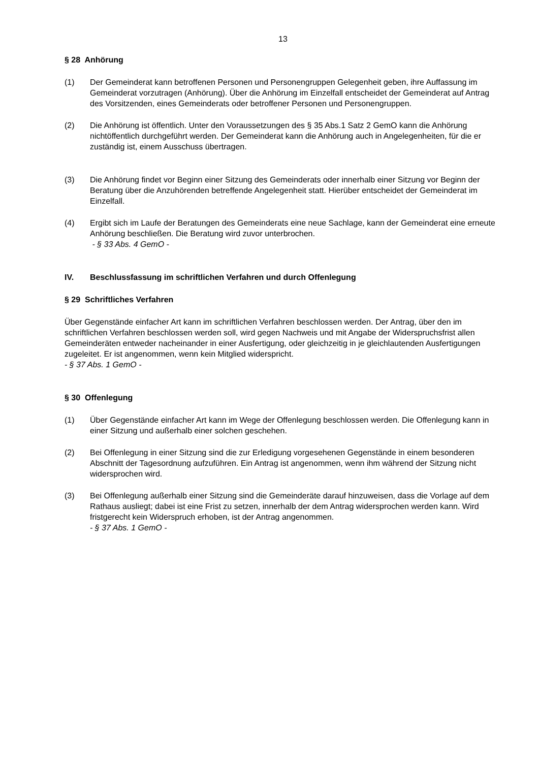13
§ 28 Anhörung
(1) Der Gemeinderat kann betroffenen Personen und Personengruppen Gelegenheit geben, ihre Auffassung im Gemeinderat vorzutragen (Anhörung). Über die Anhörung im Einzelfall entscheidet der Gemeinderat auf Antrag des Vorsitzenden, eines Gemeinderats oder betroffener Personen und Personengruppen.
(2) Die Anhörung ist öffentlich. Unter den Voraussetzungen des § 35 Abs.1 Satz 2 GemO kann die Anhörung nichtöffentlich durchgeführt werden. Der Gemeinderat kann die Anhörung auch in Angelegenheiten, für die er zuständig ist, einem Ausschuss übertragen.
(3) Die Anhörung findet vor Beginn einer Sitzung des Gemeinderats oder innerhalb einer Sitzung vor Beginn der Beratung über die Anzuhörenden betreffende Angelegenheit statt. Hierüber entscheidet der Gemeinderat im Einzelfall.
(4) Ergibt sich im Laufe der Beratungen des Gemeinderats eine neue Sachlage, kann der Gemeinderat eine erneute Anhörung beschließen. Die Beratung wird zuvor unterbrochen.
- § 33 Abs. 4 GemO -
IV. Beschlussfassung im schriftlichen Verfahren und durch Offenlegung
§ 29 Schriftliches Verfahren
Über Gegenstände einfacher Art kann im schriftlichen Verfahren beschlossen werden. Der Antrag, über den im schriftlichen Verfahren beschlossen werden soll, wird gegen Nachweis und mit Angabe der Widerspruchsfrist allen Gemeinderäten entweder nacheinander in einer Ausfertigung, oder gleichzeitig in je gleichlautenden Ausfertigungen zugeleitet. Er ist angenommen, wenn kein Mitglied widerspricht.
- § 37 Abs. 1 GemO -
§ 30 Offenlegung
(1) Über Gegenstände einfacher Art kann im Wege der Offenlegung beschlossen werden. Die Offenlegung kann in einer Sitzung und außerhalb einer solchen geschehen.
(2) Bei Offenlegung in einer Sitzung sind die zur Erledigung vorgesehenen Gegenstände in einem besonderen Abschnitt der Tagesordnung aufzuführen. Ein Antrag ist angenommen, wenn ihm während der Sitzung nicht widersprochen wird.
(3) Bei Offenlegung außerhalb einer Sitzung sind die Gemeinderäte darauf hinzuweisen, dass die Vorlage auf dem Rathaus ausliegt; dabei ist eine Frist zu setzen, innerhalb der dem Antrag widersprochen werden kann. Wird fristgerecht kein Widerspruch erhoben, ist der Antrag angenommen.
- § 37 Abs. 1 GemO -